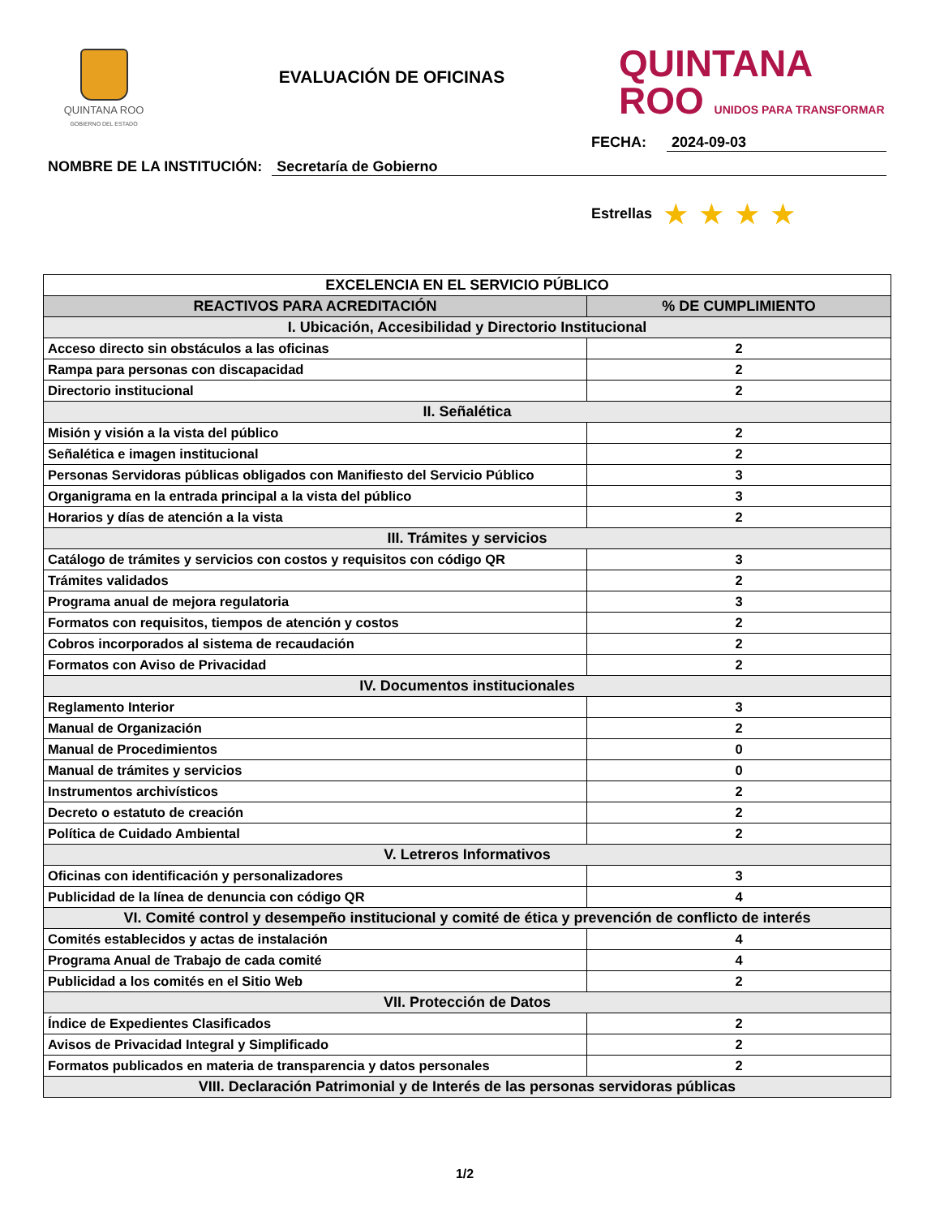QUINTANA ROO
GOBIERNO DEL ESTADO
EVALUACIÓN DE OFICINAS
QUINTANA
ROO UNIDOS PARA TRANSFORMAR
FECHA: 2024-09-03
NOMBRE DE LA INSTITUCIÓN: Secretaría de Gobierno
Estrellas ★ ★ ★ ★
| EXCELENCIA EN EL SERVICIO PÚBLICO | |
| --- | --- |
| REACTIVOS PARA ACREDITACIÓN | % DE CUMPLIMIENTO |
| I. Ubicación, Accesibilidad y Directorio Institucional | |
| Acceso directo sin obstáculos a las oficinas | 2 |
| Rampa para personas con discapacidad | 2 |
| Directorio institucional | 2 |
| II. Señalética | |
| Misión y visión a la vista del público | 2 |
| Señalética e imagen institucional | 2 |
| Personas Servidoras públicas obligados con Manifiesto del Servicio Público | 3 |
| Organigrama en la entrada principal a la vista del público | 3 |
| Horarios y días de atención a la vista | 2 |
| III. Trámites y servicios | |
| Catálogo de trámites y servicios con costos y requisitos con código QR | 3 |
| Trámites validados | 2 |
| Programa anual de mejora regulatoria | 3 |
| Formatos con requisitos, tiempos de atención y costos | 2 |
| Cobros incorporados al sistema de recaudación | 2 |
| Formatos con Aviso de Privacidad | 2 |
| IV. Documentos institucionales | |
| Reglamento Interior | 3 |
| Manual de Organización | 2 |
| Manual de Procedimientos | 0 |
| Manual de trámites y servicios | 0 |
| Instrumentos archivísticos | 2 |
| Decreto o estatuto de creación | 2 |
| Política de Cuidado Ambiental | 2 |
| V. Letreros Informativos | |
| Oficinas con identificación y personalizadores | 3 |
| Publicidad de la línea de denuncia con código QR | 4 |
| VI. Comité control y desempeño institucional y comité de ética y prevención de conflicto de interés | |
| Comités establecidos y actas de instalación | 4 |
| Programa Anual de Trabajo de cada comité | 4 |
| Publicidad a los comités en el Sitio Web | 2 |
| VII. Protección de Datos | |
| Índice de Expedientes Clasificados | 2 |
| Avisos de Privacidad Integral y Simplificado | 2 |
| Formatos publicados en materia de transparencia y datos personales | 2 |
| VIII. Declaración Patrimonial y de Interés de las personas servidoras públicas | |
1/2